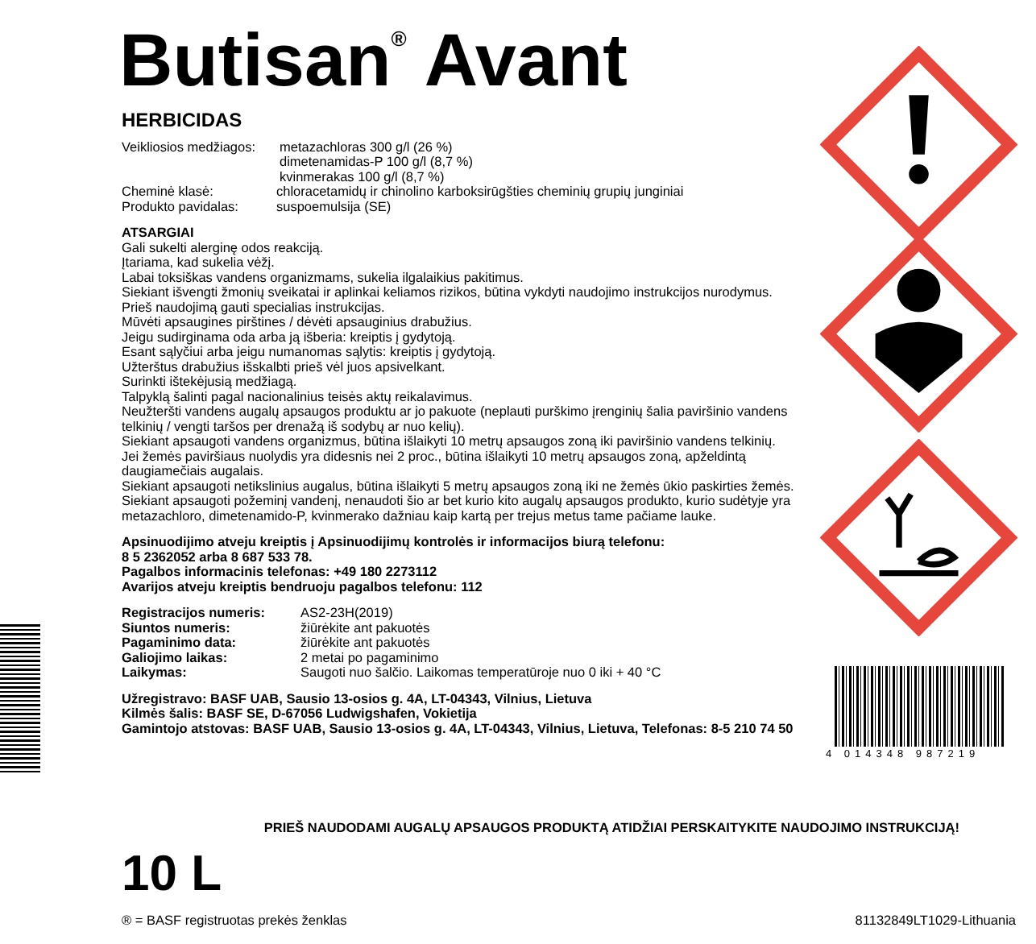Butisan<sup>®</sup> Avant
HERBICIDAS
Veikliosios medžiagos: metazachloras 300 g/l (26 %)
dimetenamidas-P 100 g/l (8,7 %)
kvinmerakas 100 g/l (8,7 %)
Cheminė klasė: chloracetamidų ir chinolino karboksirūgšties cheminių grupių junginiai
Produkto pavidalas: suspoemulsija (SE)
ATSARGIAI
Gali sukelti alerginę odos reakciją.
Įtariama, kad sukelia vėžį.
Labai toksiškas vandens organizmams, sukelia ilgalaikius pakitimus.
Siekiant išvengti žmonių sveikatai ir aplinkai keliamos rizikos, būtina vykdyti naudojimo instrukcijos nurodymus.
Prieš naudojimą gauti specialias instrukcijas.
Mūvėti apsaugines pirštines / dėvėti apsauginius drabužius.
Jeigu sudirginama oda arba ją išberia: kreiptis į gydytoją.
Esant sąlyčiui arba jeigu numanomas sąlytis: kreiptis į gydytoją.
Užterštus drabužius išskalbti prieš vėl juos apsivelkant.
Surinkti ištekėjusią medžiagą.
Talpyklą šalinti pagal nacionalinius teisės aktų reikalavimus.
Neužteršti vandens augalų apsaugos produktu ar jo pakuote (neplauti purškimo įrenginių šalia paviršinio vandens telkinių / vengti taršos per drenažą iš sodybų ar nuo kelių).
Siekiant apsaugoti vandens organizmus, būtina išlaikyti 10 metrų apsaugos zoną iki paviršinio vandens telkinių.
Jei žemės paviršiaus nuolydis yra didesnis nei 2 proc., būtina išlaikyti 10 metrų apsaugos zoną, apželdintą daugiamečiais augalais.
Siekiant apsaugoti netikslinius augalus, būtina išlaikyti 5 metrų apsaugos zoną iki ne žemės ūkio paskirties žemės.
Siekiant apsaugoti požeminį vandenį, nenaudoti šio ar bet kurio kito augalų apsaugos produkto, kurio sudėtyje yra metazachloro, dimetenamido-P, kvinmerako dažniau kaip kartą per trejus metus tame pačiame lauke.
Apsinuodijimo atveju kreiptis į Apsinuodijimų kontrolės ir informacijos biurą telefonu:
8 5 2362052 arba 8 687 533 78.
Pagalbos informacinis telefonas: +49 180 2273112
Avarijos atveju kreiptis bendruoju pagalbos telefonu: 112
Registracijos numeris: AS2-23H(2019)
Siuntos numeris: žiūrėkite ant pakuotės
Pagaminimo data: žiūrėkite ant pakuotės
Galiojimo laikas: 2 metai po pagaminimo
Laikymas: Saugoti nuo šalčio. Laikomas temperatūroje nuo 0 iki + 40 °C
Užregistravo: BASF UAB, Sausio 13-osios g. 4A, LT-04343, Vilnius, Lietuva
Kilmės šalis: BASF SE, D-67056 Ludwigshafen, Vokietija
Gamintojo atstovas: BASF UAB, Sausio 13-osios g. 4A, LT-04343, Vilnius, Lietuva, Telefonas: 8-5 210 74 50
4 014348 987219
PRIEŠ NAUDODAMI AUGALŲ APSAUGOS PRODUKTĄ ATIDŽIAI PERSKAITYKITE NAUDOJIMO INSTRUKCIJĄ!
10 L
® = BASF registruotas prekės ženklas 81132849LT1029-Lithuania